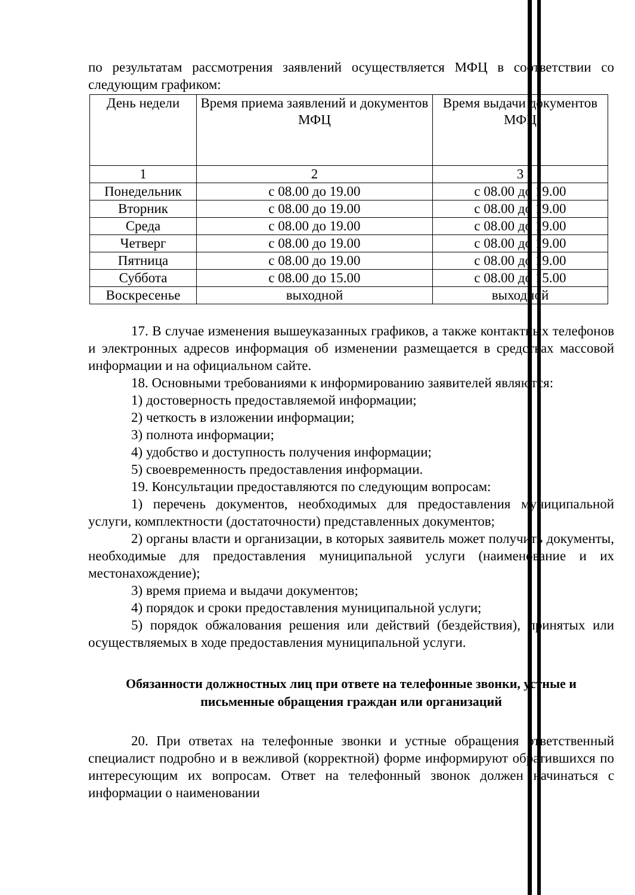по результатам рассмотрения заявлений осуществляется МФЦ в соответствии со следующим графиком:
| День недели | Время приема заявлений и документов МФЦ | Время выдачи документов МФЦ |
| 1 | 2 | 3 |
| Понедельник | с 08.00 до 19.00 | с 08.00 до 19.00 |
| Вторник | с 08.00 до 19.00 | с 08.00 до 19.00 |
| Среда | с 08.00 до 19.00 | с 08.00 до 19.00 |
| Четверг | с 08.00 до 19.00 | с 08.00 до 19.00 |
| Пятница | с 08.00 до 19.00 | с 08.00 до 19.00 |
| Суббота | с 08.00 до 15.00 | с 08.00 до 15.00 |
| Воскресенье | выходной | выходной |
17. В случае изменения вышеуказанных графиков, а также контактных телефонов и электронных адресов информация об изменении размещается в средствах массовой информации и на официальном сайте.
18. Основными требованиями к информированию заявителей являются:
1) достоверность предоставляемой информации;
2) четкость в изложении информации;
3) полнота информации;
4) удобство и доступность получения информации;
5) своевременность предоставления информации.
19. Консультации предоставляются по следующим вопросам:
1) перечень документов, необходимых для предоставления муниципальной услуги, комплектности (достаточности) представленных документов;
2) органы власти и организации, в которых заявитель может получить документы, необходимые для предоставления муниципальной услуги (наименование и их местонахождение);
3) время приема и выдачи документов;
4) порядок и сроки предоставления муниципальной услуги;
5) порядок обжалования решения или действий (бездействия), принятых или осуществляемых в ходе предоставления муниципальной услуги.
Обязанности должностных лиц при ответе на телефонные звонки, устные и письменные обращения граждан или организаций
20. При ответах на телефонные звонки и устные обращения ответственный специалист подробно и в вежливой (корректной) форме информируют обратившихся по интересующим их вопросам. Ответ на телефонный звонок должен начинаться с информации о наименовании